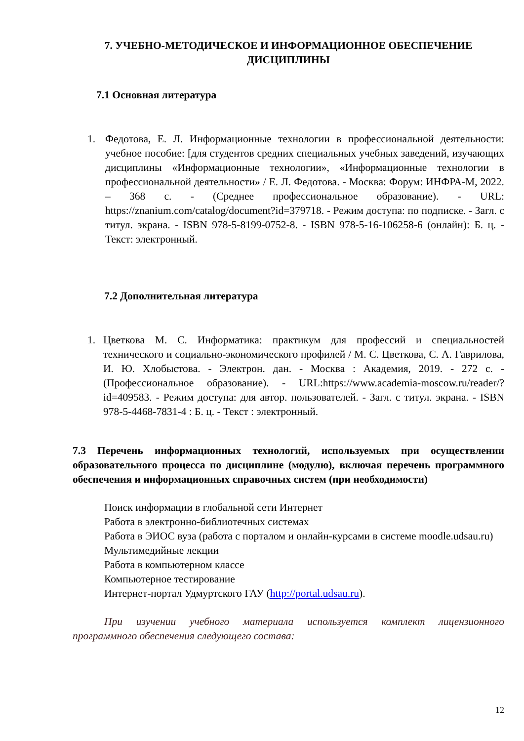7. УЧЕБНО-МЕТОДИЧЕСКОЕ И ИНФОРМАЦИОННОЕ ОБЕСПЕЧЕНИЕ ДИСЦИПЛИНЫ
7.1 Основная литература
1. Федотова, Е. Л. Информационные технологии в профессиональной деятельности: учебное пособие: [для студентов средних специальных учебных заведений, изучающих дисциплины «Информационные технологии», «Информационные технологии в профессиональной деятельности» / Е. Л. Федотова. - Москва: Форум: ИНФРА-М, 2022. – 368 с. - (Среднее профессиональное образование). - URL: https://znanium.com/catalog/document?id=379718. - Режим доступа: по подписке. - Загл. с титул. экрана. - ISBN 978-5-8199-0752-8. - ISBN 978-5-16-106258-6 (онлайн): Б. ц. - Текст: электронный.
7.2 Дополнительная литература
1. Цветкова М. С. Информатика: практикум для профессий и специальностей технического и социально-экономического профилей / М. С. Цветкова, С. А. Гаврилова, И. Ю. Хлобыстова. - Электрон. дан. - Москва : Академия, 2019. - 272 с. - (Профессиональное образование). - URL:https://www.academia-moscow.ru/reader/?id=409583. - Режим доступа: для автор. пользователей. - Загл. с титул. экрана. - ISBN 978-5-4468-7831-4 : Б. ц. - Текст : электронный.
7.3 Перечень информационных технологий, используемых при осуществлении образовательного процесса по дисциплине (модулю), включая перечень программного обеспечения и информационных справочных систем (при необходимости)
Поиск информации в глобальной сети Интернет
Работа в электронно-библиотечных системах
Работа в ЭИОС вуза (работа с порталом и онлайн-курсами в системе moodle.udsau.ru)
Мультимедийные лекции
Работа в компьютерном классе
Компьютерное тестирование
Интернет-портал Удмуртского ГАУ (http://portal.udsau.ru).
При изучении учебного материала используется комплект лицензионного программного обеспечения следующего состава:
12